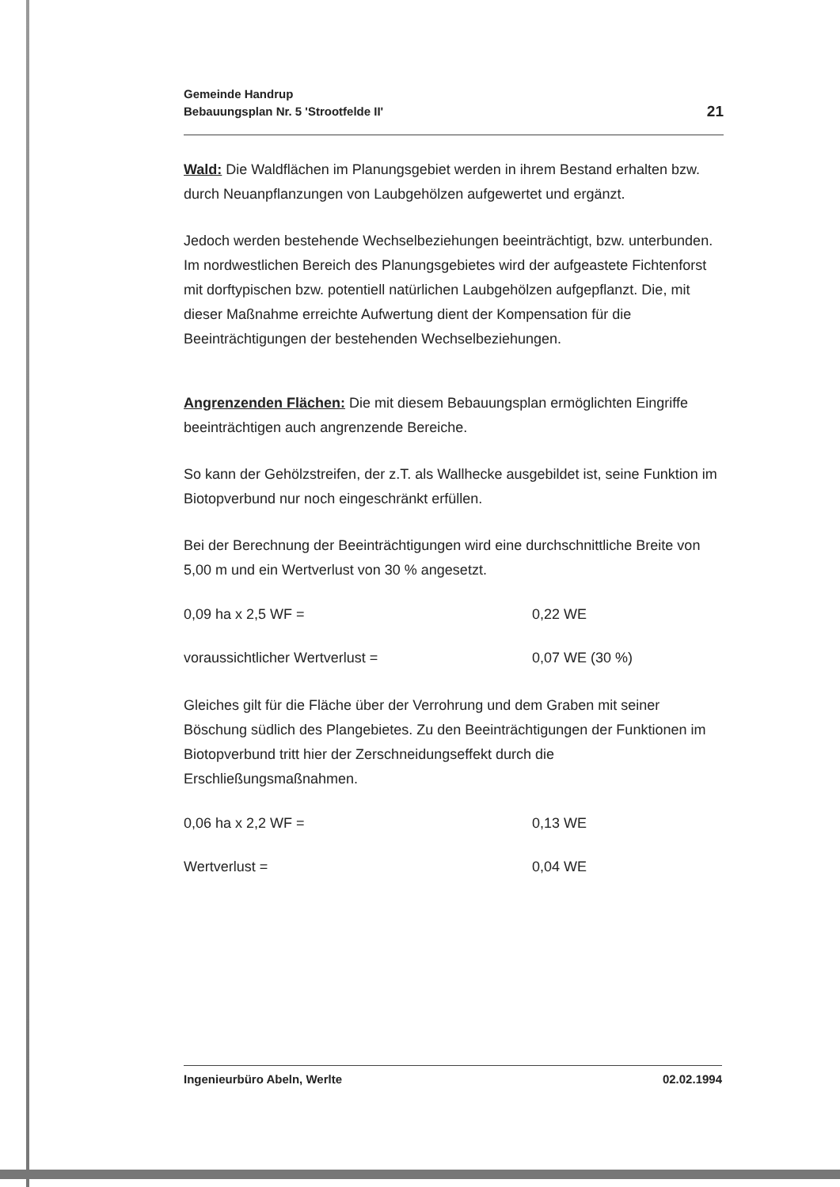Gemeinde Handrup
Bebauungsplan Nr. 5 'Strootfelde II'
21
Wald: Die Waldflächen im Planungsgebiet werden in ihrem Bestand erhalten bzw. durch Neuanpflanzungen von Laubgehölzen aufgewertet und ergänzt.
Jedoch werden bestehende Wechselbeziehungen beeinträchtigt, bzw. unterbunden. Im nordwestlichen Bereich des Planungsgebietes wird der aufgeastete Fichtenforst mit dorftypischen bzw. potentiell natürlichen Laubgehölzen aufgepflanzt. Die, mit dieser Maßnahme erreichte Aufwertung dient der Kompensation für die Beeinträchtigungen der bestehenden Wechselbeziehungen.
Angrenzenden Flächen: Die mit diesem Bebauungsplan ermöglichten Eingriffe beeinträchtigen auch angrenzende Bereiche.
So kann der Gehölzstreifen, der z.T. als Wallhecke ausgebildet ist, seine Funktion im Biotopverbund nur noch eingeschränkt erfüllen.
Bei der Berechnung der Beeinträchtigungen wird eine durchschnittliche Breite von 5,00 m und ein Wertverlust von 30 % angesetzt.
0,09 ha x 2,5 WF = 0,22 WE
voraussichtlicher Wertverlust = 0,07 WE (30 %)
Gleiches gilt für die Fläche über der Verrohrung und dem Graben mit seiner Böschung südlich des Plangebietes. Zu den Beeinträchtigungen der Funktionen im Biotopverbund tritt hier der Zerschneidungseffekt durch die Erschließungsmaßnahmen.
0,06 ha x 2,2 WF = 0,13 WE
Wertverlust = 0,04 WE
Ingenieurbüro Abeln, Werlte 02.02.1994